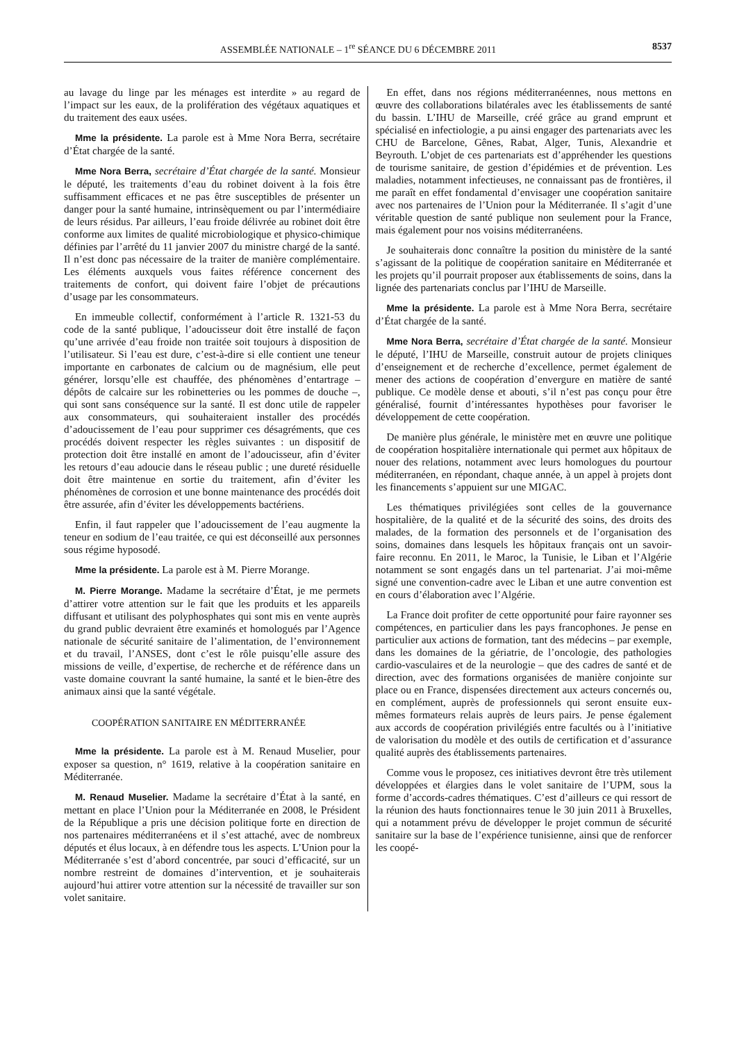ASSEMBLÉE NATIONALE – 1<sup>re</sup> SÉANCE DU 6 DÉCEMBRE 2011 8537
au lavage du linge par les ménages est interdite » au regard de l’impact sur les eaux, de la prolifération des végétaux aquatiques et du traitement des eaux usées.
Mme la présidente. La parole est à Mme Nora Berra, secrétaire d’État chargée de la santé.
Mme Nora Berra, secrétaire d’État chargée de la santé. Monsieur le député, les traitements d’eau du robinet doivent à la fois être suffisamment efficaces et ne pas être susceptibles de présenter un danger pour la santé humaine, intrinsèquement ou par l’intermédiaire de leurs résidus. Par ailleurs, l’eau froide délivrée au robinet doit être conforme aux limites de qualité microbiologique et physico-chimique définies par l’arrêté du 11 janvier 2007 du ministre chargé de la santé. Il n’est donc pas nécessaire de la traiter de manière complémentaire. Les éléments auxquels vous faites référence concernent des traitements de confort, qui doivent faire l’objet de précautions d’usage par les consommateurs.
En immeuble collectif, conformément à l’article R. 1321-53 du code de la santé publique, l’adoucisseur doit être installé de façon qu’une arrivée d’eau froide non traitée soit toujours à disposition de l’utilisateur. Si l’eau est dure, c’est-à-dire si elle contient une teneur importante en carbonates de calcium ou de magnésium, elle peut générer, lorsqu’elle est chauffée, des phénomènes d’entartrage – dépôts de calcaire sur les robinetteries ou les pommes de douche –, qui sont sans conséquence sur la santé. Il est donc utile de rappeler aux consommateurs, qui souhaiteraient installer des procédés d’adoucissement de l’eau pour supprimer ces désagréments, que ces procédés doivent respecter les règles suivantes : un dispositif de protection doit être installé en amont de l’adoucisseur, afin d’éviter les retours d’eau adoucie dans le réseau public ; une dureté résiduelle doit être maintenue en sortie du traitement, afin d’éviter les phénomènes de corrosion et une bonne maintenance des procédés doit être assurée, afin d’éviter les développements bactériens.
Enfin, il faut rappeler que l’adoucissement de l’eau augmente la teneur en sodium de l’eau traitée, ce qui est déconseillé aux personnes sous régime hyposodé.
Mme la présidente. La parole est à M. Pierre Morange.
M. Pierre Morange. Madame la secrétaire d’État, je me permets d’attirer votre attention sur le fait que les produits et les appareils diffusant et utilisant des polyphosphates qui sont mis en vente auprès du grand public devraient être examinés et homologués par l’Agence nationale de sécurité sanitaire de l’alimentation, de l’environnement et du travail, l’ANSES, dont c’est le rôle puisqu’elle assure des missions de veille, d’expertise, de recherche et de référence dans un vaste domaine couvrant la santé humaine, la santé et le bien-être des animaux ainsi que la santé végétale.
COOPÉRATION SANITAIRE EN MÉDITERRANÉE
Mme la présidente. La parole est à M. Renaud Muselier, pour exposer sa question, n° 1619, relative à la coopération sanitaire en Méditerranée.
M. Renaud Muselier. Madame la secrétaire d’État à la santé, en mettant en place l’Union pour la Méditerranée en 2008, le Président de la République a pris une décision politique forte en direction de nos partenaires méditerranéens et il s’est attaché, avec de nombreux députés et élus locaux, à en défendre tous les aspects. L’Union pour la Méditerranée s’est d’abord concentrée, par souci d’efficacité, sur un nombre restreint de domaines d’intervention, et je souhaiterais aujourd’hui attirer votre attention sur la nécessité de travailler sur son volet sanitaire.
En effet, dans nos régions méditerranéennes, nous mettons en œuvre des collaborations bilatérales avec les établissements de santé du bassin. L’IHU de Marseille, créé grâce au grand emprunt et spécialisé en infectiologie, a pu ainsi engager des partenariats avec les CHU de Barcelone, Gênes, Rabat, Alger, Tunis, Alexandrie et Beyrouth. L’objet de ces partenariats est d’appréhender les questions de tourisme sanitaire, de gestion d’épidémies et de prévention. Les maladies, notamment infectieuses, ne connaissant pas de frontières, il me paraît en effet fondamental d’envisager une coopération sanitaire avec nos partenaires de l’Union pour la Méditerranée. Il s’agit d’une véritable question de santé publique non seulement pour la France, mais également pour nos voisins méditerranéens.
Je souhaiterais donc connaître la position du ministère de la santé s’agissant de la politique de coopération sanitaire en Méditerranée et les projets qu’il pourrait proposer aux établissements de soins, dans la lignée des partenariats conclus par l’IHU de Marseille.
Mme la présidente. La parole est à Mme Nora Berra, secrétaire d’État chargée de la santé.
Mme Nora Berra, secrétaire d’État chargée de la santé. Monsieur le député, l’IHU de Marseille, construit autour de projets cliniques d’enseignement et de recherche d’excellence, permet également de mener des actions de coopération d’envergure en matière de santé publique. Ce modèle dense et abouti, s’il n’est pas conçu pour être généralisé, fournit d’intéressantes hypothèses pour favoriser le développement de cette coopération.
De manière plus générale, le ministère met en œuvre une politique de coopération hospitalière internationale qui permet aux hôpitaux de nouer des relations, notamment avec leurs homologues du pourtour méditerranéen, en répondant, chaque année, à un appel à projets dont les financements s’appuient sur une MIGAC.
Les thématiques privilégiées sont celles de la gouvernance hospitalière, de la qualité et de la sécurité des soins, des droits des malades, de la formation des personnels et de l’organisation des soins, domaines dans lesquels les hôpitaux français ont un savoir-faire reconnu. En 2011, le Maroc, la Tunisie, le Liban et l’Algérie notamment se sont engagés dans un tel partenariat. J’ai moi-même signé une convention-cadre avec le Liban et une autre convention est en cours d’élaboration avec l’Algérie.
La France doit profiter de cette opportunité pour faire rayonner ses compétences, en particulier dans les pays francophones. Je pense en particulier aux actions de formation, tant des médecins – par exemple, dans les domaines de la gériatrie, de l’oncologie, des pathologies cardio-vasculaires et de la neurologie – que des cadres de santé et de direction, avec des formations organisées de manière conjointe sur place ou en France, dispensées directement aux acteurs concernés ou, en complément, auprès de professionnels qui seront ensuite eux-mêmes formateurs relais auprès de leurs pairs. Je pense également aux accords de coopération privilégiés entre facultés ou à l’initiative de valorisation du modèle et des outils de certification et d’assurance qualité auprès des établissements partenaires.
Comme vous le proposez, ces initiatives devront être très utilement développées et élargies dans le volet sanitaire de l’UPM, sous la forme d’accords-cadres thématiques. C’est d’ailleurs ce qui ressort de la réunion des hauts fonctionnaires tenue le 30 juin 2011 à Bruxelles, qui a notamment prévu de développer le projet commun de sécurité sanitaire sur la base de l’expérience tunisienne, ainsi que de renforcer les coopé-